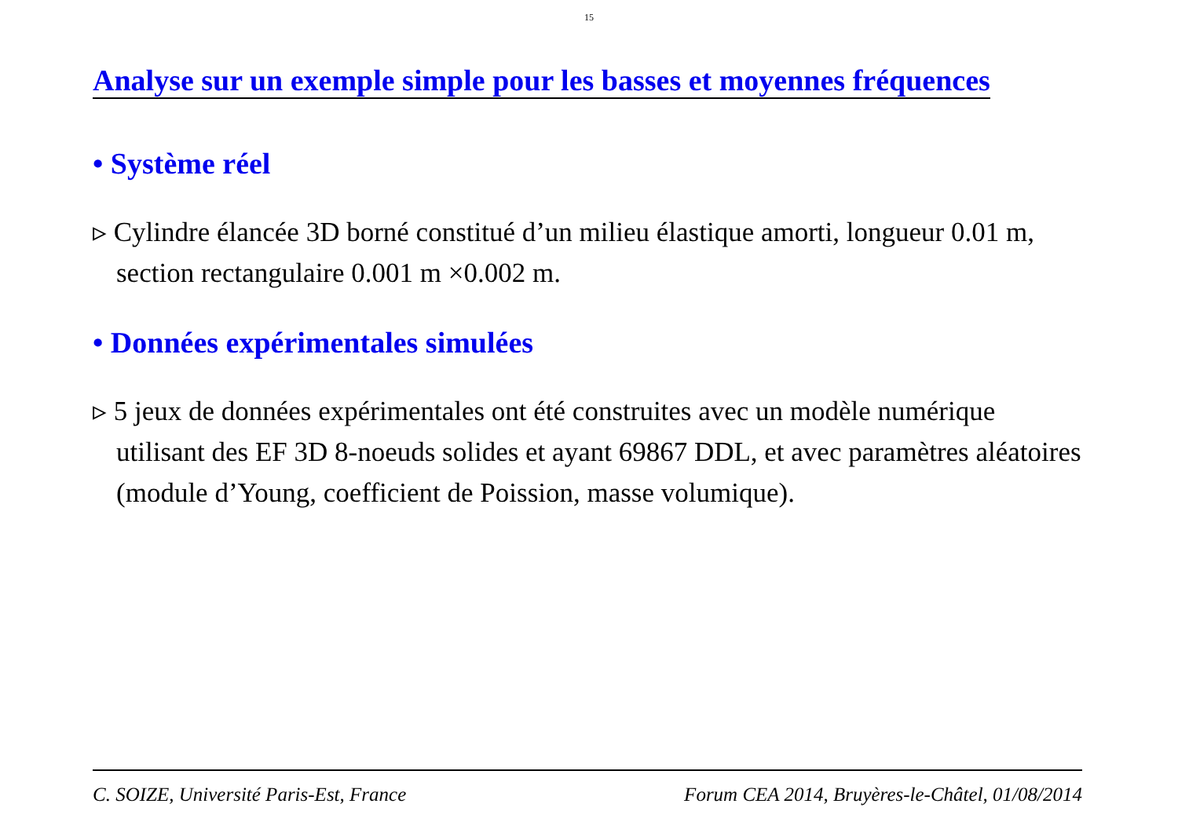15
Analyse sur un exemple simple pour les basses et moyennes fréquences
• Système réel
▹ Cylindre élancée 3D borné constitué d’un milieu élastique amorti, longueur 0.01 m, section rectangulaire 0.001 m ×0.002 m.
• Données expérimentales simulées
▹ 5 jeux de données expérimentales ont été construites avec un modèle numérique utilisant des EF 3D 8-noeuds solides et ayant 69867 DDL, et avec paramètres aléatoires (module d’Young, coefficient de Poission, masse volumique).
C. SOIZE, Université Paris-Est, France Forum CEA 2014, Bruyères-le-Châtel, 01/08/2014